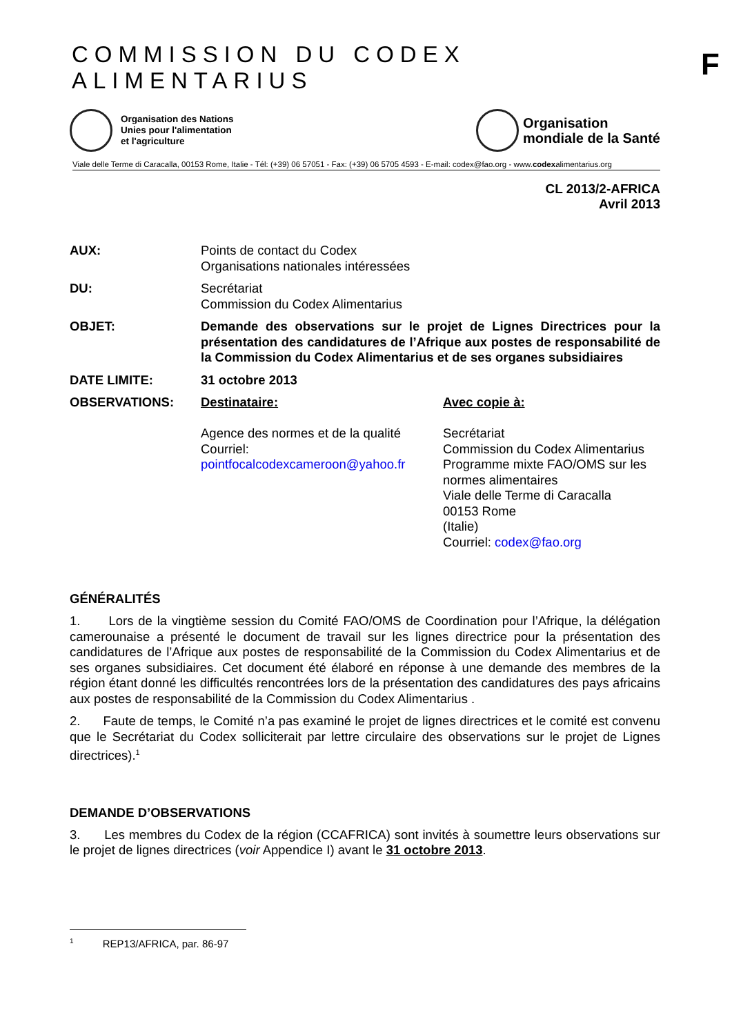COMMISSION DU CODEX ALIMENTARIUS
F
Organisation des Nations
Unies pour l'alimentation
et l'agriculture
Organisation
mondiale de la Santé
Viale delle Terme di Caracalla, 00153 Rome, Italie - Tél: (+39) 06 57051 - Fax: (+39) 06 5705 4593 - E-mail: codex@fao.org - www.codexalimentarius.org
CL 2013/2-AFRICA
Avril 2013
AUX: Points de contact du Codex
Organisations nationales intéressées
DU: Secrétariat
Commission du Codex Alimentarius
OBJET: Demande des observations sur le projet de Lignes Directrices pour la présentation des candidatures de l’Afrique aux postes de responsabilité de la Commission du Codex Alimentarius et de ses organes subsidiaires
DATE LIMITE: 31 octobre 2013
OBSERVATIONS: Destinataire:
Agence des normes et de la qualité
Courriel:
pointfocalcodexcameroon@yahoo.fr
Avec copie à:
Secrétariat
Commission du Codex Alimentarius
Programme mixte FAO/OMS sur les normes alimentaires
Viale delle Terme di Caracalla
00153 Rome
(Italie)
Courriel: codex@fao.org
GÉNÉRALITÉS
1. Lors de la vingtième session du Comité FAO/OMS de Coordination pour l’Afrique, la délégation camerounaise a présenté le document de travail sur les lignes directrice pour la présentation des candidatures de l’Afrique aux postes de responsabilité de la Commission du Codex Alimentarius et de ses organes subsidiaires. Cet document été élaboré en réponse à une demande des membres de la région étant donné les difficultés rencontrées lors de la présentation des candidatures des pays africains aux postes de responsabilité de la Commission du Codex Alimentarius .
2. Faute de temps, le Comité n’a pas examiné le projet de lignes directrices et le comité est convenu que le Secrétariat du Codex solliciterait par lettre circulaire des observations sur le projet de Lignes directrices).<sup>1</sup>
DEMANDE D’OBSERVATIONS
3. Les membres du Codex de la région (CCAFRICA) sont invités à soumettre leurs observations sur le projet de lignes directrices (voir Appendice I) avant le 31 octobre 2013.
<sup>1</sup> REP13/AFRICA, par. 86-97